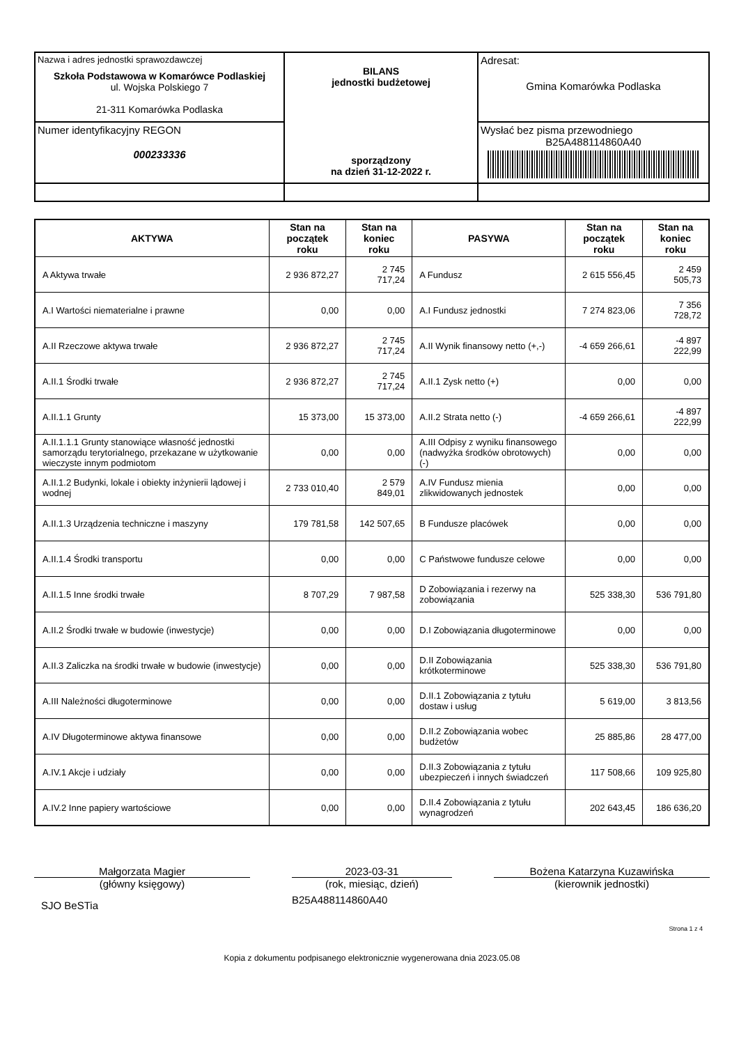| Nazwa i adres jednostki sprawozdawczej Szkoła Podstawowa w Komarówce Podlaskiej ul. Wojska Polskiego 7 21-311 Komarówka Podlaska | BILANS jednostki budżetowej sporządzony na dzień 31-12-2022 r. | Adresat: Gmina Komarówka Podlaska |
| Numer identyfikacyjny REGON 000233336 | | Wysłać bez pisma przewodniego B25A488114860A40 |
| AKTYWA | Stan na początek roku | Stan na koniec roku | PASYWA | Stan na początek roku | Stan na koniec roku |
| --- | --- | --- | --- | --- | --- |
| A Aktywa trwałe | 2 936 872,27 | 2 745 717,24 | A Fundusz | 2 615 556,45 | 2 459 505,73 |
| A.I Wartości niematerialne i prawne | 0,00 | 0,00 | A.I Fundusz jednostki | 7 274 823,06 | 7 356 728,72 |
| A.II Rzeczowe aktywa trwałe | 2 936 872,27 | 2 745 717,24 | A.II Wynik finansowy netto (+,-) | -4 659 266,61 | -4 897 222,99 |
| A.II.1 Środki trwałe | 2 936 872,27 | 2 745 717,24 | A.II.1 Zysk netto (+) | 0,00 | 0,00 |
| A.II.1.1 Grunty | 15 373,00 | 15 373,00 | A.II.2 Strata netto (-) | -4 659 266,61 | -4 897 222,99 |
| A.II.1.1.1 Grunty stanowiące własność jednostki samorządu terytorialnego, przekazane w użytkowanie wieczyste innym podmiotom | 0,00 | 0,00 | A.III Odpisy z wyniku finansowego (nadwyżka środków obrotowych) (-) | 0,00 | 0,00 |
| A.II.1.2 Budynki, lokale i obiekty inżynierii lądowej i wodnej | 2 733 010,40 | 2 579 849,01 | A.IV Fundusz mienia zlikwidowanych jednostek | 0,00 | 0,00 |
| A.II.1.3 Urządzenia techniczne i maszyny | 179 781,58 | 142 507,65 | B Fundusze placówek | 0,00 | 0,00 |
| A.II.1.4 Środki transportu | 0,00 | 0,00 | C Państwowe fundusze celowe | 0,00 | 0,00 |
| A.II.1.5 Inne środki trwałe | 8 707,29 | 7 987,58 | D Zobowiązania i rezerwy na zobowiązania | 525 338,30 | 536 791,80 |
| A.II.2 Środki trwałe w budowie (inwestycje) | 0,00 | 0,00 | D.I Zobowiązania długoterminowe | 0,00 | 0,00 |
| A.II.3 Zaliczka na środki trwałe w budowie (inwestycje) | 0,00 | 0,00 | D.II Zobowiązania krótkoterminowe | 525 338,30 | 536 791,80 |
| A.III Należności długoterminowe | 0,00 | 0,00 | D.II.1 Zobowiązania z tytułu dostaw i usług | 5 619,00 | 3 813,56 |
| A.IV Długoterminowe aktywa finansowe | 0,00 | 0,00 | D.II.2 Zobowiązania wobec budżetów | 25 885,86 | 28 477,00 |
| A.IV.1 Akcje i udziały | 0,00 | 0,00 | D.II.3 Zobowiązania z tytułu ubezpieczeń i innych świadczeń | 117 508,66 | 109 925,80 |
| A.IV.2 Inne papiery wartościowe | 0,00 | 0,00 | D.II.4 Zobowiązania z tytułu wynagrodzeń | 202 643,45 | 186 636,20 |
Małgorzata Magier
(główny księgowy)
2023-03-31
(rok, miesiąc, dzień)
Bożena Katarzyna Kuzawińska
(kierownik jednostki)
SJO BeSTia
B25A488114860A40
Strona 1 z 4
Kopia z dokumentu podpisanego elektronicznie wygenerowana dnia 2023.05.08